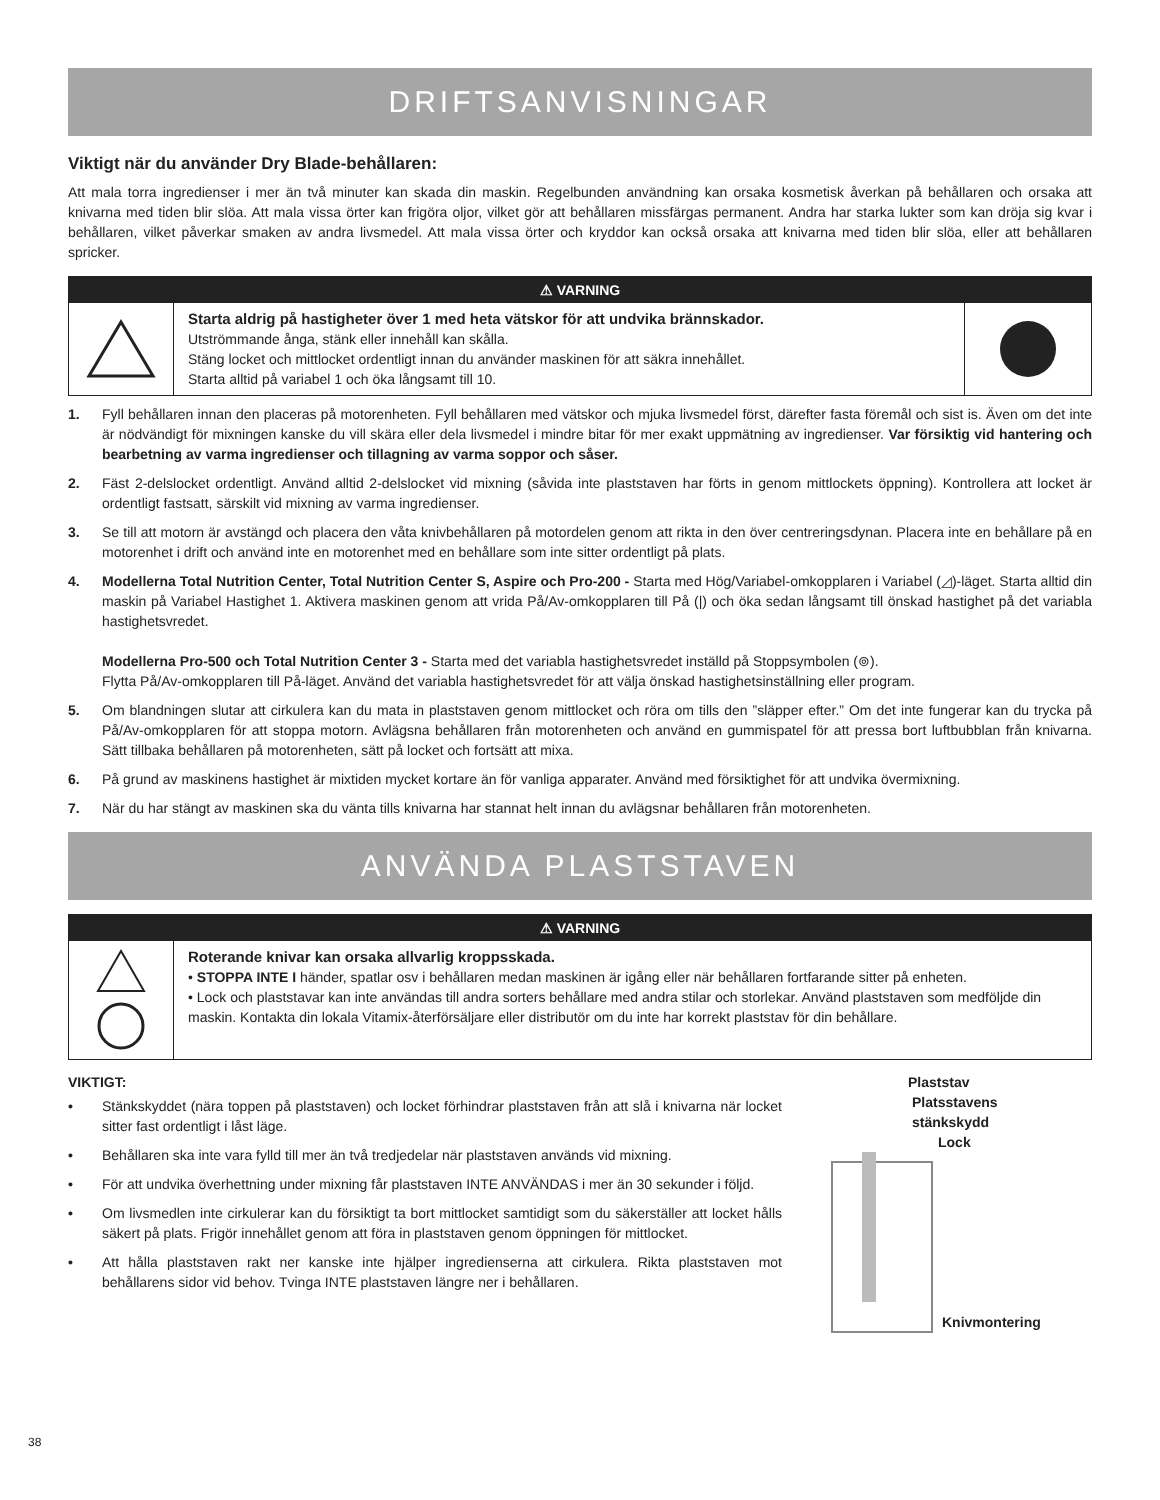DRIFTSANVISNINGAR
Viktigt när du använder Dry Blade-behållaren:
Att mala torra ingredienser i mer än två minuter kan skada din maskin. Regelbunden användning kan orsaka kosmetisk åverkan på behållaren och orsaka att knivarna med tiden blir slöa. Att mala vissa örter kan frigöra oljor, vilket gör att behållaren missfärgas permanent. Andra har starka lukter som kan dröja sig kvar i behållaren, vilket påverkar smaken av andra livsmedel. Att mala vissa örter och kryddor kan också orsaka att knivarna med tiden blir slöa, eller att behållaren spricker.
⚠ VARNING
Starta aldrig på hastigheter över 1 med heta vätskor för att undvika brännskador.
Utströmmande ånga, stänk eller innehåll kan skålla.
Stäng locket och mittlocket ordentligt innan du använder maskinen för att säkra innehållet.
Starta alltid på variabel 1 och öka långsamt till 10.
1. Fyll behållaren innan den placeras på motorenheten. Fyll behållaren med vätskor och mjuka livsmedel först, därefter fasta föremål och sist is. Även om det inte är nödvändigt för mixningen kanske du vill skära eller dela livsmedel i mindre bitar för mer exakt uppmätning av ingredienser. Var försiktig vid hantering och bearbetning av varma ingredienser och tillagning av varma soppor och såser.
2. Fäst 2-delslocket ordentligt. Använd alltid 2-delslocket vid mixning (såvida inte plaststaven har förts in genom mittlockets öppning). Kontrollera att locket är ordentligt fastsatt, särskilt vid mixning av varma ingredienser.
3. Se till att motorn är avstängd och placera den våta knivbehållaren på motordelen genom att rikta in den över centreringsdynan. Placera inte en behållare på en motorenhet i drift och använd inte en motorenhet med en behållare som inte sitter ordentligt på plats.
4. Modellerna Total Nutrition Center, Total Nutrition Center S, Aspire och Pro-200 - Starta med Hög/Variabel-omkopplaren i Variabel (◿)-läget. Starta alltid din maskin på Variabel Hastighet 1. Aktivera maskinen genom att vrida På/Av-omkopplaren till På (|) och öka sedan långsamt till önskad hastighet på det variabla hastighetsvredet.
Modellerna Pro-500 och Total Nutrition Center 3 - Starta med det variabla hastighetsvredet inställd på Stoppsymbolen (⊚).
Flytta På/Av-omkopplaren till På-läget. Använd det variabla hastighetsvredet för att välja önskad hastighetsinställning eller program.
5. Om blandningen slutar att cirkulera kan du mata in plaststaven genom mittlocket och röra om tills den ”släpper efter.” Om det inte fungerar kan du trycka på På/Av-omkopplaren för att stoppa motorn. Avlägsna behållaren från motorenheten och använd en gummispatel för att pressa bort luftbubblan från knivarna. Sätt tillbaka behållaren på motorenheten, sätt på locket och fortsätt att mixa.
6. På grund av maskinens hastighet är mixtiden mycket kortare än för vanliga apparater. Använd med försiktighet för att undvika övermixning.
7. När du har stängt av maskinen ska du vänta tills knivarna har stannat helt innan du avlägsnar behållaren från motorenheten.
ANVÄNDA PLASTSTAVEN
⚠ VARNING
Roterande knivar kan orsaka allvarlig kroppsskada.
• STOPPA INTE I händer, spatlar osv i behållaren medan maskinen är igång eller när behållaren fortfarande sitter på enheten.
• Lock och plaststavar kan inte användas till andra sorters behållare med andra stilar och storlekar. Använd plaststaven som medföljde din maskin. Kontakta din lokala Vitamix-återförsäljare eller distributör om du inte har korrekt plaststav för din behållare.
VIKTIGT:
• Stänkskyddet (nära toppen på plaststaven) och locket förhindrar plaststaven från att slå i knivarna när locket sitter fast ordentligt i låst läge.
• Behållaren ska inte vara fylld till mer än två tredjedelar när plaststaven används vid mixning.
• För att undvika överhettning under mixning får plaststaven INTE ANVÄNDAS i mer än 30 sekunder i följd.
• Om livsmedlen inte cirkulerar kan du försiktigt ta bort mittlocket samtidigt som du säkerställer att locket hålls säkert på plats. Frigör innehållet genom att föra in plaststaven genom öppningen för mittlocket.
• Att hålla plaststaven rakt ner kanske inte hjälper ingredienserna att cirkulera. Rikta plaststaven mot behållarens sidor vid behov. Tvinga INTE plaststaven längre ner i behållaren.
Plaststav
Platsstavens
stänkskydd
Lock
Knivmontering
38